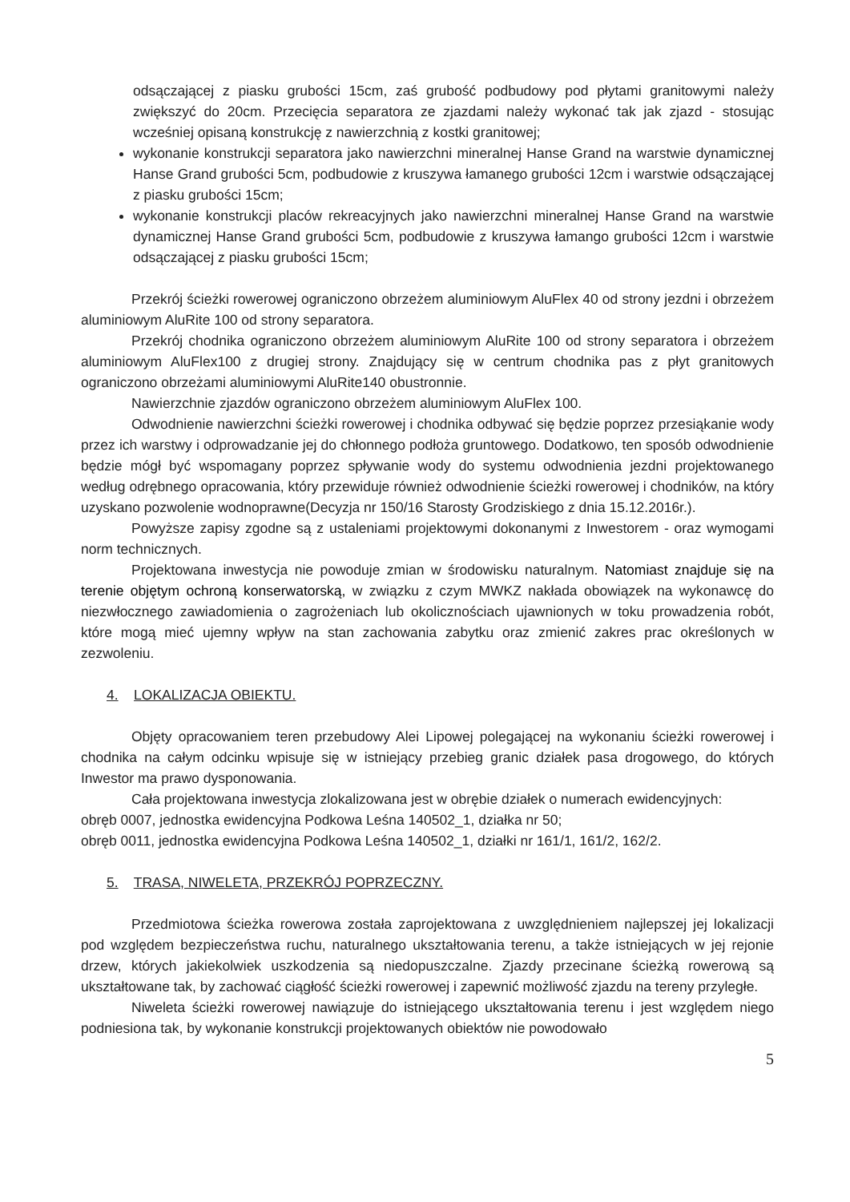odsączającej z piasku grubości 15cm, zaś grubość podbudowy pod płytami granitowymi należy zwiększyć do 20cm. Przecięcia separatora ze zjazdami należy wykonać tak jak zjazd - stosując wcześniej opisaną konstrukcję z nawierzchnią z kostki granitowej;
wykonanie konstrukcji separatora jako nawierzchni mineralnej Hanse Grand na warstwie dynamicznej Hanse Grand grubości 5cm, podbudowie z kruszywa łamanego grubości 12cm i warstwie odsączającej z piasku grubości 15cm;
wykonanie konstrukcji placów rekreacyjnych jako nawierzchni mineralnej Hanse Grand na warstwie dynamicznej Hanse Grand grubości 5cm, podbudowie z kruszywa łamango grubości 12cm i warstwie odsączającej z piasku grubości 15cm;
Przekrój ścieżki rowerowej ograniczono obrzeżem aluminiowym AluFlex 40 od strony jezdni i obrzeżem aluminiowym AluRite 100 od strony separatora.
Przekrój chodnika ograniczono obrzeżem aluminiowym AluRite 100 od strony separatora i obrzeżem aluminiowym AluFlex100 z drugiej strony. Znajdujący się w centrum chodnika pas z płyt granitowych ograniczono obrzeżami aluminiowymi AluRite140 obustronnie.
Nawierzchnie zjazdów ograniczono obrzeżem aluminiowym AluFlex 100.
Odwodnienie nawierzchni ścieżki rowerowej i chodnika odbywać się będzie poprzez przesiąkanie wody przez ich warstwy i odprowadzanie jej do chłonnego podłoża gruntowego. Dodatkowo, ten sposób odwodnienie będzie mógł być wspomagany poprzez spływanie wody do systemu odwodnienia jezdni projektowanego według odrębnego opracowania, który przewiduje również odwodnienie ścieżki rowerowej i chodników, na który uzyskano pozwolenie wodnoprawne(Decyzja nr 150/16 Starosty Grodziskiego z dnia 15.12.2016r.).
Powyższe zapisy zgodne są z ustaleniami projektowymi dokonanymi z Inwestorem - oraz wymogami norm technicznych.
Projektowana inwestycja nie powoduje zmian w środowisku naturalnym. Natomiast znajduje się na terenie objętym ochroną konserwatorską, w związku z czym MWKZ nakłada obowiązek na wykonawcę do niezwłocznego zawiadomienia o zagrożeniach lub okolicznościach ujawnionych w toku prowadzenia robót, które mogą mieć ujemny wpływ na stan zachowania zabytku oraz zmienić zakres prac określonych w zezwoleniu.
4. LOKALIZACJA OBIEKTU.
Objęty opracowaniem teren przebudowy Alei Lipowej polegającej na wykonaniu ścieżki rowerowej i chodnika na całym odcinku wpisuje się w istniejący przebieg granic działek pasa drogowego, do których Inwestor ma prawo dysponowania.
Cała projektowana inwestycja zlokalizowana jest w obrębie działek o numerach ewidencyjnych:
obręb 0007, jednostka ewidencyjna Podkowa Leśna 140502_1, działka nr 50;
obręb 0011, jednostka ewidencyjna Podkowa Leśna 140502_1, działki nr 161/1, 161/2, 162/2.
5. TRASA, NIWELETA, PRZEKRÓJ POPRZECZNY.
Przedmiotowa ścieżka rowerowa została zaprojektowana z uwzględnieniem najlepszej jej lokalizacji pod względem bezpieczeństwa ruchu, naturalnego ukształtowania terenu, a także istniejących w jej rejonie drzew, których jakiekolwiek uszkodzenia są niedopuszczalne. Zjazdy przecinane ścieżką rowerową są ukształtowane tak, by zachować ciągłość ścieżki rowerowej i zapewnić możliwość zjazdu na tereny przyległe.
Niweleta ścieżki rowerowej nawiązuje do istniejącego ukształtowania terenu i jest względem niego podniesiona tak, by wykonanie konstrukcji projektowanych obiektów nie powodowało
5